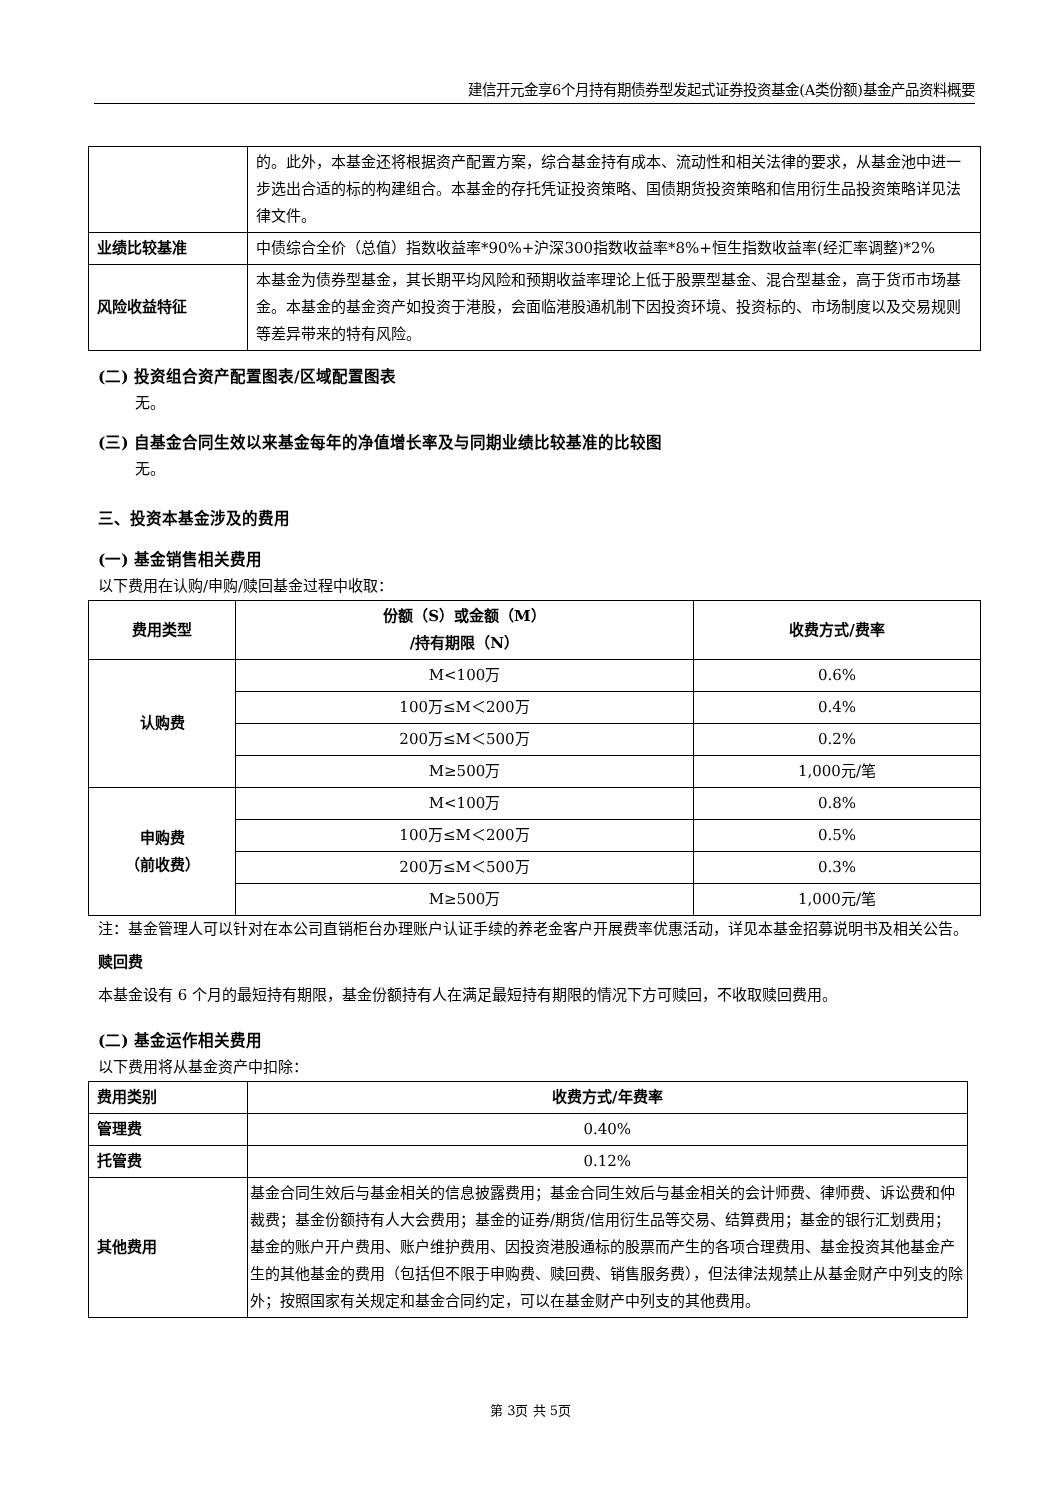建信开元金享6个月持有期债券型发起式证券投资基金(A类份额)基金产品资料概要
| | 的。此外，本基金还将根据资产配置方案，综合基金持有成本、流动性和相关法律的要求，从基金池中进一步选出合适的标的构建组合。本基金的存托凭证投资策略、国债期货投资策略和信用衍生品投资策略详见法律文件。 |
| 业绩比较基准 | 中债综合全价（总值）指数收益率*90%+沪深300指数收益率*8%+恒生指数收益率(经汇率调整)*2% |
| 风险收益特征 | 本基金为债券型基金，其长期平均风险和预期收益率理论上低于股票型基金、混合型基金，高于货币市场基金。本基金的基金资产如投资于港股，会面临港股通机制下因投资环境、投资标的、市场制度以及交易规则等差异带来的特有风险。 |
(二) 投资组合资产配置图表/区域配置图表
无。
(三) 自基金合同生效以来基金每年的净值增长率及与同期业绩比较基准的比较图
无。
三、投资本基金涉及的费用
(一) 基金销售相关费用
以下费用在认购/申购/赎回基金过程中收取：
| 费用类型 | 份额（S）或金额（M） /持有期限（N） | 收费方式/费率 |
| --- | --- | --- |
| 认购费 | M<100万 | 0.6% |
| | 100万≤M＜200万 | 0.4% |
| | 200万≤M＜500万 | 0.2% |
| | M≥500万 | 1,000元/笔 |
| 申购费 （前收费） | M<100万 | 0.8% |
| | 100万≤M＜200万 | 0.5% |
| | 200万≤M＜500万 | 0.3% |
| | M≥500万 | 1,000元/笔 |
注：基金管理人可以针对在本公司直销柜台办理账户认证手续的养老金客户开展费率优惠活动，详见本基金招募说明书及相关公告。
赎回费
本基金设有 6 个月的最短持有期限，基金份额持有人在满足最短持有期限的情况下方可赎回，不收取赎回费用。
(二) 基金运作相关费用
以下费用将从基金资产中扣除：
| 费用类别 | 收费方式/年费率 |
| 管理费 | 0.40% |
| 托管费 | 0.12% |
| 其他费用 | 基金合同生效后与基金相关的信息披露费用；基金合同生效后与基金相关的会计师费、律师费、诉讼费和仲裁费；基金份额持有人大会费用；基金的证券/期货/信用衍生品等交易、结算费用；基金的银行汇划费用；基金的账户开户费用、账户维护费用、因投资港股通标的股票而产生的各项合理费用、基金投资其他基金产生的其他基金的费用（包括但不限于申购费、赎回费、销售服务费），但法律法规禁止从基金财产中列支的除外；按照国家有关规定和基金合同约定，可以在基金财产中列支的其他费用。 |
第 3页 共 5页